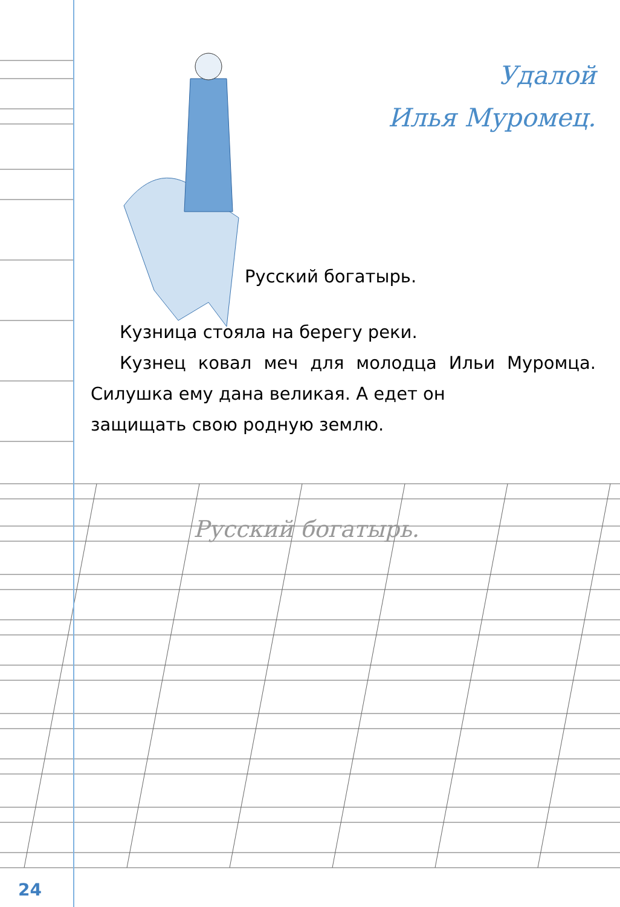Удалой
Илья Муромец.
Русский богатырь.
Кузница стояла на берегу реки.
Кузнец ковал меч для молодца Ильи Муромца. Силушка ему дана великая. А едет он
защищать свою родную землю.
Русский богатырь.
24